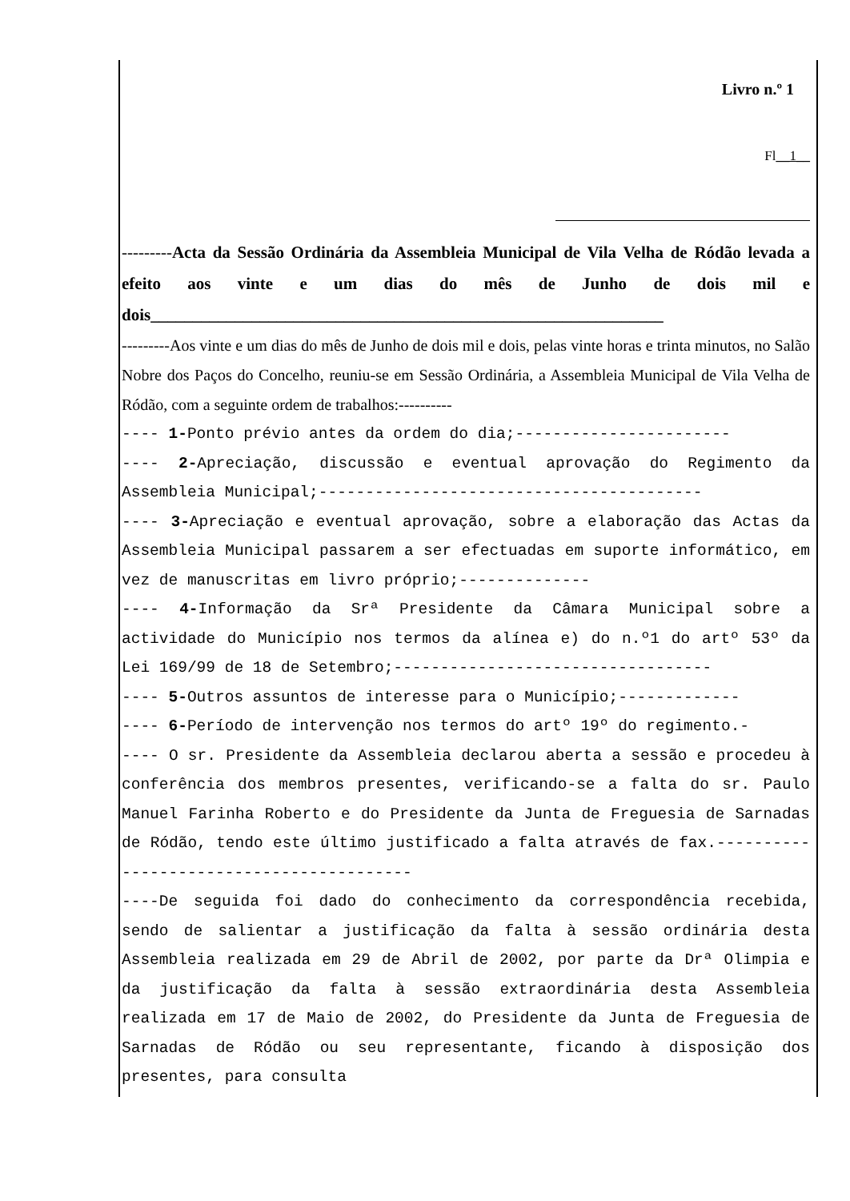Livro n.º 1
Fl__1__
---------Acta da Sessão Ordinária da Assembleia Municipal de Vila Velha de Ródão levada a efeito aos vinte e um dias do mês de Junho de dois mil e dois_____________________________________________________________
---------Aos vinte e um dias do mês de Junho de dois mil e dois, pelas vinte horas e trinta minutos, no Salão Nobre dos Paços do Concelho, reuniu-se em Sessão Ordinária, a Assembleia Municipal de Vila Velha de Ródão, com a seguinte ordem de trabalhos:----------
---- 1-Ponto prévio antes da ordem do dia;-----------------------
---- 2-Apreciação, discussão e eventual aprovação do Regimento da Assembleia Municipal;-----------------------------------------
---- 3-Apreciação e eventual aprovação, sobre a elaboração das Actas da Assembleia Municipal passarem a ser efectuadas em suporte informático, em vez de manuscritas em livro próprio;--------------
---- 4-Informação da Srª Presidente da Câmara Municipal sobre a actividade do Município nos termos da alínea e) do n.º1 do artº 53º da Lei 169/99 de 18 de Setembro;----------------------------------
---- 5-Outros assuntos de interesse para o Município;-------------
---- 6-Período de intervenção nos termos do artº 19º do regimento.-
---- O sr. Presidente da Assembleia declarou aberta a sessão e procedeu à conferência dos membros presentes, verificando-se a falta do sr. Paulo Manuel Farinha Roberto e do Presidente da Junta de Freguesia de Sarnadas de Ródão, tendo este último justificado a falta através de fax.-----------------------------------------
----De seguida foi dado do conhecimento da correspondência recebida, sendo de salientar a justificação da falta à sessão ordinária desta Assembleia realizada em 29 de Abril de 2002, por parte da Drª Olimpia e da justificação da falta à sessão extraordinária desta Assembleia realizada em 17 de Maio de 2002, do Presidente da Junta de Freguesia de Sarnadas de Ródão ou seu representante, ficando à disposição dos presentes, para consulta